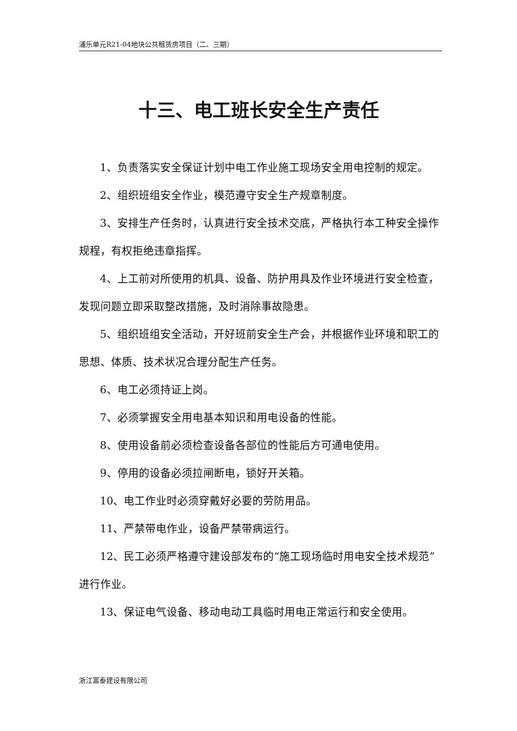浦乐单元R21-04地块公共租赁房项目（二、三期）
十三、电工班长安全生产责任
1、负责落实安全保证计划中电工作业施工现场安全用电控制的规定。
2、组织班组安全作业，模范遵守安全生产规章制度。
3、安排生产任务时，认真进行安全技术交底，严格执行本工种安全操作规程，有权拒绝违章指挥。
4、上工前对所使用的机具、设备、防护用具及作业环境进行安全检查，发现问题立即采取整改措施，及时消除事故隐患。
5、组织班组安全活动，开好班前安全生产会，并根据作业环境和职工的思想、体质、技术状况合理分配生产任务。
6、电工必须持证上岗。
7、必须掌握安全用电基本知识和用电设备的性能。
8、使用设备前必须检查设备各部位的性能后方可通电使用。
9、停用的设备必须拉闸断电，锁好开关箱。
10、电工作业时必须穿戴好必要的劳防用品。
11、严禁带电作业，设备严禁带病运行。
12、民工必须严格遵守建设部发布的“施工现场临时用电安全技术规范”进行作业。
13、保证电气设备、移动电动工具临时用电正常运行和安全使用。
浙江富泰建设有限公司